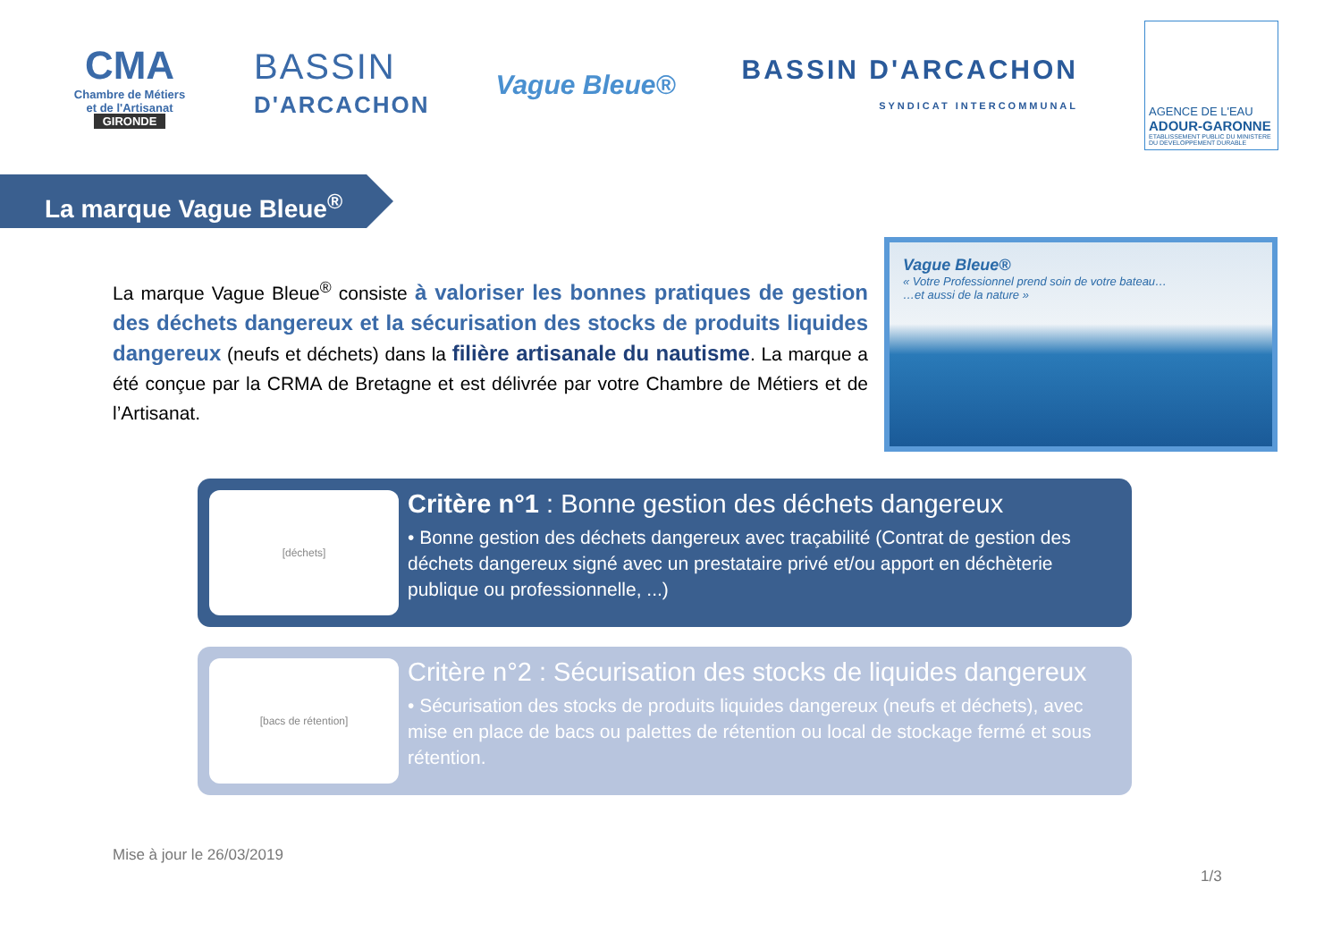CMA
Chambre de Métiers et de l'Artisanat
GIRONDE
BASSIN
D'ARCACHON
Vague Bleue®
BASSIN D'ARCACHON
SYNDICAT INTERCOMMUNAL
AGENCE DE L'EAU
ADOUR-GARONNE
ETABLISSEMENT PUBLIC DU MINISTERE DU DEVELOPPEMENT DURABLE
La marque Vague Bleue<sup>®</sup>
La marque Vague Bleue<sup>®</sup> consiste à valoriser les bonnes pratiques de gestion des déchets dangereux et la sécurisation des stocks de produits liquides dangereux (neufs et déchets) dans la filière artisanale du nautisme. La marque a été conçue par la CRMA de Bretagne et est délivrée par votre Chambre de Métiers et de l’Artisanat.
Vague Bleue®
« Votre Professionnel prend soin de votre bateau…
…et aussi de la nature »
[déchets]
Critère n°1 : Bonne gestion des déchets dangereux
• Bonne gestion des déchets dangereux avec traçabilité (Contrat de gestion des déchets dangereux signé avec un prestataire privé et/ou apport en déchèterie publique ou professionnelle, ...)
[bacs de rétention]
Critère n°2 : Sécurisation des stocks de liquides dangereux
• Sécurisation des stocks de produits liquides dangereux (neufs et déchets), avec mise en place de bacs ou palettes de rétention ou local de stockage fermé et sous rétention.
Mise à jour le 26/03/2019
1/3